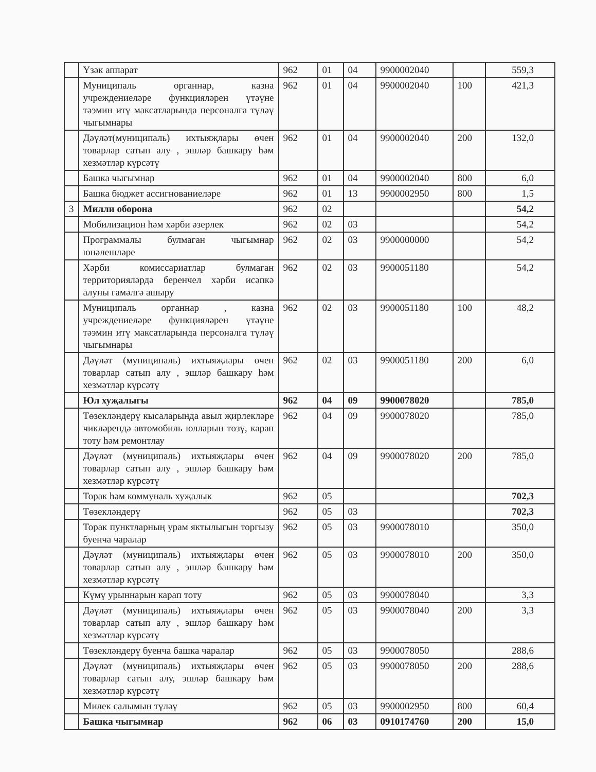| | Үзәк аппарат | 962 | 01 | 04 | 9900002040 | | 559,3 |
| | Муниципаль органнар, казна учреждениеләре функцияләрен үтәүне тәэмин итү максатларында персоналга түләү чыгымнары | 962 | 01 | 04 | 9900002040 | 100 | 421,3 |
| | Дәүләт(муниципаль) ихтыяҗлары өчен товарлар сатып алу , эшләр башкару һәм хезмәтләр күрсәтү | 962 | 01 | 04 | 9900002040 | 200 | 132,0 |
| | Башка чыгымнар | 962 | 01 | 04 | 9900002040 | 800 | 6,0 |
| | Башка бюджет ассигнованиеләре | 962 | 01 | 13 | 9900002950 | 800 | 1,5 |
| 3 | Милли оборона | 962 | 02 | | | | 54,2 |
| | Мобилизацион һәм хәрби әзерлек | 962 | 02 | 03 | | | 54,2 |
| | Программалы булмаган чыгымнар юнәлешләре | 962 | 02 | 03 | 9900000000 | | 54,2 |
| | Хәрби комиссариатлар булмаган территорияләрдә беренчел хәрби исәпкә алуны гамәлгә ашыру | 962 | 02 | 03 | 9900051180 | | 54,2 |
| | Муниципаль органнар , казна учреждениеләре функцияләрен үтәүне тәэмин итү максатларында персоналга түләү чыгымнары | 962 | 02 | 03 | 9900051180 | 100 | 48,2 |
| | Дәүләт (муниципаль) ихтыяҗлары өчен товарлар сатып алу , эшләр башкару һәм хезмәтләр күрсәтү | 962 | 02 | 03 | 9900051180 | 200 | 6,0 |
| | Юл хуҗалыгы | 962 | 04 | 09 | 9900078020 | | 785,0 |
| | Төзекләндерү кысаларында авыл җирлекләре чикләрендә автомобиль юлларын төзү, карап тоту һәм ремонтлау | 962 | 04 | 09 | 9900078020 | | 785,0 |
| | Дәүләт (муниципаль) ихтыяҗлары өчен товарлар сатып алу , эшләр башкару һәм хезмәтләр күрсәтү | 962 | 04 | 09 | 9900078020 | 200 | 785,0 |
| | Торак һәм коммуналь хуҗалык | 962 | 05 | | | | 702,3 |
| | Төзекләндерү | 962 | 05 | 03 | | | 702,3 |
| | Торак пунктларның урам яктылыгын торгызу буенча чаралар | 962 | 05 | 03 | 9900078010 | | 350,0 |
| | Дәүләт (муниципаль) ихтыяҗлары өчен товарлар сатып алу , эшләр башкару һәм хезмәтләр күрсәтү | 962 | 05 | 03 | 9900078010 | 200 | 350,0 |
| | Күмү урыннарын карап тоту | 962 | 05 | 03 | 9900078040 | | 3,3 |
| | Дәүләт (муниципаль) ихтыяҗлары өчен товарлар сатып алу , эшләр башкару һәм хезмәтләр күрсәтү | 962 | 05 | 03 | 9900078040 | 200 | 3,3 |
| | Төзекләндерү буенча башка чаралар | 962 | 05 | 03 | 9900078050 | | 288,6 |
| | Дәүләт (муниципаль) ихтыяҗлары өчен товарлар сатып алу, эшләр башкару һәм хезмәтләр күрсәтү | 962 | 05 | 03 | 9900078050 | 200 | 288,6 |
| | Милек салымын түләү | 962 | 05 | 03 | 9900002950 | 800 | 60,4 |
| | Башка чыгымнар | 962 | 06 | 03 | 0910174760 | 200 | 15,0 |